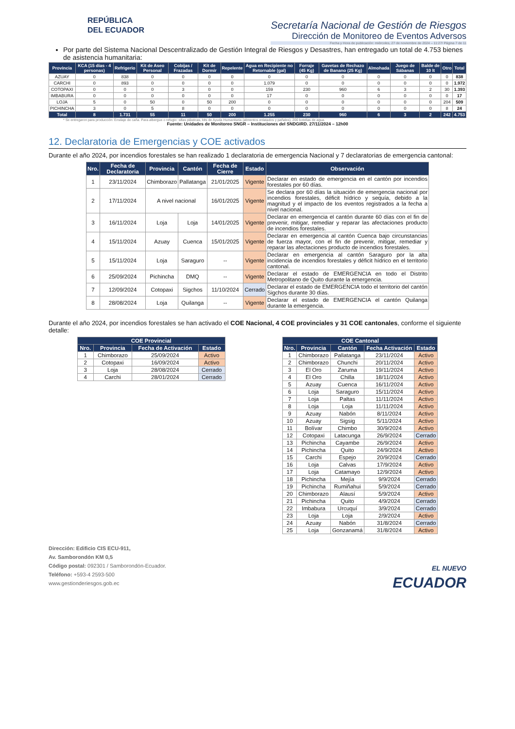REPÚBLICA
DEL ECUADOR
Secretaría Nacional de Gestión de Riesgos
Dirección de Monitoreo de Eventos Adversos
Fecha y Hora de publicación: miércoles, 27 de noviembre de 2024 – 11:27/ Página 7 de 11
Por parte del Sistema Nacional Descentralizado de Gestión Integral de Riesgos y Desastres, han entregado un total de 4.753 bienes de asistencia humanitaria:
| Provincia | KCA (15 días - 4 personas) | Refrigerio | Kit de Aseo Personal | Cobijas / Frazadas | Kit de Dormir | Repelente | Agua en Recipiente no Retornable (gal) | Forraje (45 Kg) | Gavetas de Rechazo de Banano (25 Kg) | Almohada | Juego de Sábanas | Balde de 10 lt | Otro | Total |
| --- | --- | --- | --- | --- | --- | --- | --- | --- | --- | --- | --- | --- | --- | --- |
| AZUAY | 0 | 838 | 0 | 0 | 0 | 0 | 0 | 0 | 0 | 0 | 0 | 0 | 0 | 838 |
| CARCHI | 0 | 893 | 0 | 0 | 0 | 0 | 1.079 | 0 | 0 | 0 | 0 | 0 | 0 | 1.972 |
| COTOPAXI | 0 | 0 | 0 | 3 | 0 | 0 | 159 | 230 | 960 | 6 | 3 | 2 | 30 | 1.393 |
| IMBABURA | 0 | 0 | 0 | 0 | 0 | 0 | 17 | 0 | 0 | 0 | 0 | 0 | 0 | 17 |
| LOJA | 5 | 0 | 50 | 0 | 50 | 200 | 0 | 0 | 0 | 0 | 0 | 0 | 204 | 509 |
| PICHINCHA | 3 | 0 | 5 | 8 | 0 | 0 | 0 | 0 | 0 | 0 | 0 | 0 | 8 | 24 |
| Total | 8 | 1.731 | 55 | 11 | 50 | 200 | 1.255 | 230 | 960 | 6 | 3 | 2 | 242 | 4.753 |
* Se entregaron para producción: Ensilaje de caña. Para albergue o refugio: sillas plásticas, kits de Ayuda Humanitaria (alimentos enlatados y pañales), 200 botellas de agua.
Fuente: Unidades de Monitoreo SNGR – Instituciones del SNDGIRD. 27/11/2024 – 12h00
12. Declaratoria de Emergencias y COE activados
Durante el año 2024, por incendios forestales se han realizado 1 declaratoria de emergencia Nacional y 7 declaratorias de emergencia cantonal:
| Nro. | Fecha de Declaratoria | Provincia | Cantón | Fecha de Cierre | Estado | Observación |
| --- | --- | --- | --- | --- | --- | --- |
| 1 | 23/11/2024 | Chimborazo | Pallatanga | 21/01/2025 | Vigente | Declarar en estado de emergencia en el cantón por incendios forestales por 60 días. |
| 2 | 17/11/2024 | A nivel nacional | | 16/01/2025 | Vigente | Se declara por 60 días la situación de emergencia nacional por incendios forestales, déficit hídrico y sequía, debido a la magnitud y el impacto de los eventos registrados a la fecha a nivel nacional. |
| 3 | 16/11/2024 | Loja | Loja | 14/01/2025 | Vigente | Declarar en emergencia el cantón durante 60 días con el fin de prevenir, mitigar, remediar y reparar las afectaciones producto de incendios forestales. |
| 4 | 15/11/2024 | Azuay | Cuenca | 15/01/2025 | Vigente | Declarar en emergencia al cantón Cuenca bajo circunstancias de fuerza mayor, con el fin de prevenir, mitigar, remediar y reparar las afectaciones producto de incendios forestales. |
| 5 | 15/11/2024 | Loja | Saraguro | -- | Vigente | Declarar en emergencia al cantón Saraguro por la alta incidencia de incendios forestales y déficit hídrico en el territorio cantonal. |
| 6 | 25/09/2024 | Pichincha | DMQ | -- | Vigente | Declarar el estado de EMERGENCIA en todo el Distrito Metropolitano de Quito durante la emergencia. |
| 7 | 12/09/2024 | Cotopaxi | Sigchos | 11/10/2024 | Cerrado | Declarar el estado de EMERGENCIA todo el territorio del cantón Sigchos durante 30 días. |
| 8 | 28/08/2024 | Loja | Quilanga | -- | Vigente | Declarar el estado de EMERGENCIA el cantón Quilanga durante la emergencia. |
Durante el año 2024, por incendios forestales se han activado el COE Nacional, 4 COE provinciales y 31 COE cantonales, conforme el siguiente detalle:
| COE Provincial | | | |
| --- | --- | --- | --- |
| Nro. | Provincia | Fecha de Activación | Estado |
| 1 | Chimborazo | 25/09/2024 | Activo |
| 2 | Cotopaxi | 16/09/2024 | Activo |
| 3 | Loja | 28/08/2024 | Cerrado |
| 4 | Carchi | 28/01/2024 | Cerrado |
| COE Cantonal | | | | |
| --- | --- | --- | --- | --- |
| Nro. | Provincia | Cantón | Fecha Activación | Estado |
| 1 | Chimborazo | Pallatanga | 23/11/2024 | Activo |
| 2 | Chimborazo | Chunchi | 20/11/2024 | Activo |
| 3 | El Oro | Zaruma | 19/11/2024 | Activo |
| 4 | El Oro | Chilla | 18/11/2024 | Activo |
| 5 | Azuay | Cuenca | 16/11/2024 | Activo |
| 6 | Loja | Saraguro | 15/11/2024 | Activo |
| 7 | Loja | Paltas | 11/11/2024 | Activo |
| 8 | Loja | Loja | 11/11/2024 | Activo |
| 9 | Azuay | Nabón | 8/11/2024 | Activo |
| 10 | Azuay | Sigsig | 5/11/2024 | Activo |
| 11 | Bolívar | Chimbo | 30/9/2024 | Activo |
| 12 | Cotopaxi | Latacunga | 26/9/2024 | Cerrado |
| 13 | Pichincha | Cayambe | 26/9/2024 | Activo |
| 14 | Pichincha | Quito | 24/9/2024 | Activo |
| 15 | Carchi | Espejo | 20/9/2024 | Cerrado |
| 16 | Loja | Calvas | 17/9/2024 | Activo |
| 17 | Loja | Catamayo | 12/9/2024 | Activo |
| 18 | Pichincha | Mejía | 9/9/2024 | Cerrado |
| 19 | Pichincha | Rumiñahui | 5/9/2024 | Cerrado |
| 20 | Chimborazo | Alausí | 5/9/2024 | Activo |
| 21 | Pichincha | Quito | 4/9/2024 | Cerrado |
| 22 | Imbabura | Urcuquí | 3/9/2024 | Cerrado |
| 23 | Loja | Loja | 2/9/2024 | Activo |
| 24 | Azuay | Nabón | 31/8/2024 | Cerrado |
| 25 | Loja | Gonzanamá | 31/8/2024 | Activo |
Dirección: Edificio CIS ECU-911,
Av. Samborondón KM 0,5
Código postal: 092301 / Samborondón-Ecuador.
Teléfono: +593-4 2593-500
www.gestionderiesgos.gob.ec
EL NUEVO
ECUADOR